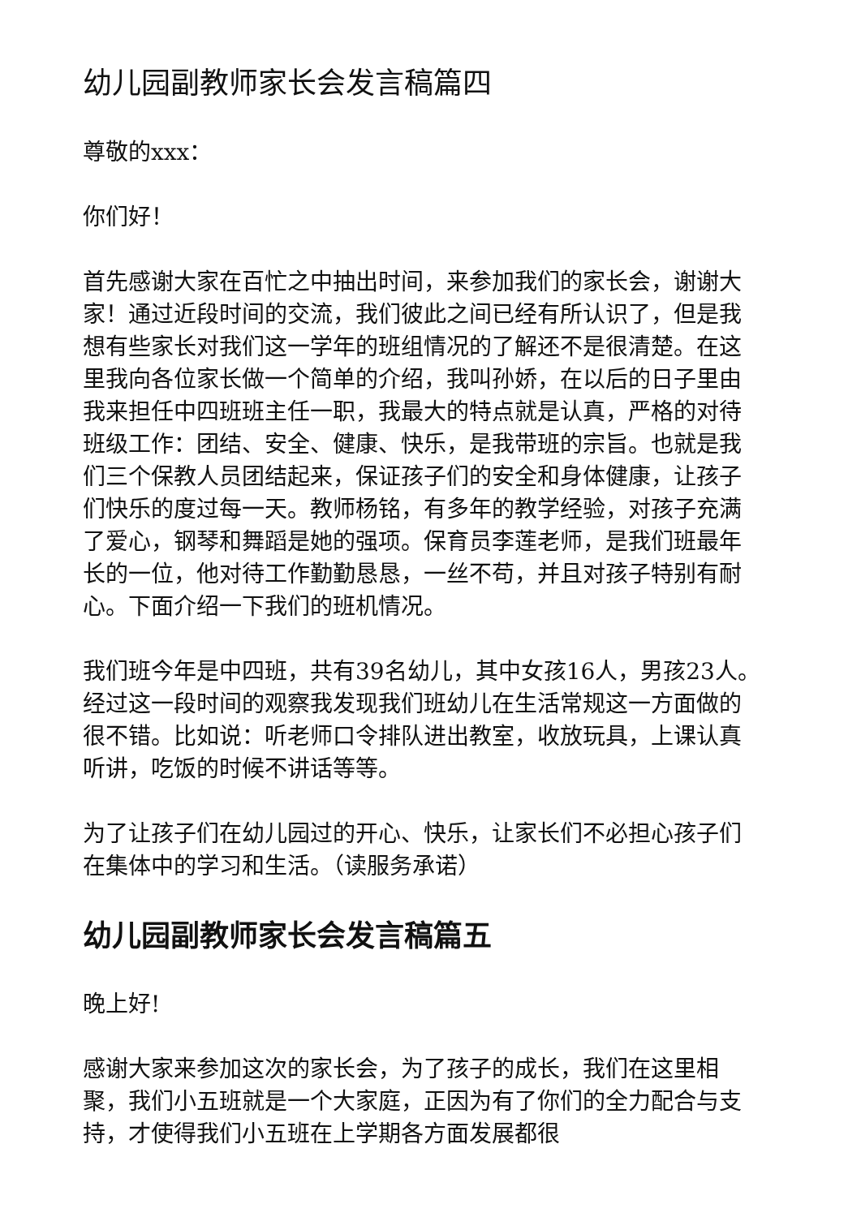幼儿园副教师家长会发言稿篇四
尊敬的xxx：
你们好！
首先感谢大家在百忙之中抽出时间，来参加我们的家长会，谢谢大家！通过近段时间的交流，我们彼此之间已经有所认识了，但是我想有些家长对我们这一学年的班组情况的了解还不是很清楚。在这里我向各位家长做一个简单的介绍，我叫孙娇，在以后的日子里由我来担任中四班班主任一职，我最大的特点就是认真，严格的对待班级工作：团结、安全、健康、快乐，是我带班的宗旨。也就是我们三个保教人员团结起来，保证孩子们的安全和身体健康，让孩子们快乐的度过每一天。教师杨铭，有多年的教学经验，对孩子充满了爱心，钢琴和舞蹈是她的强项。保育员李莲老师，是我们班最年长的一位，他对待工作勤勤恳恳，一丝不苟，并且对孩子特别有耐心。下面介绍一下我们的班机情况。
我们班今年是中四班，共有39名幼儿，其中女孩16人，男孩23人。经过这一段时间的观察我发现我们班幼儿在生活常规这一方面做的很不错。比如说：听老师口令排队进出教室，收放玩具，上课认真听讲，吃饭的时候不讲话等等。
为了让孩子们在幼儿园过的开心、快乐，让家长们不必担心孩子们在集体中的学习和生活。（读服务承诺）
幼儿园副教师家长会发言稿篇五
晚上好!
感谢大家来参加这次的家长会，为了孩子的成长，我们在这里相聚，我们小五班就是一个大家庭，正因为有了你们的全力配合与支持，才使得我们小五班在上学期各方面发展都很